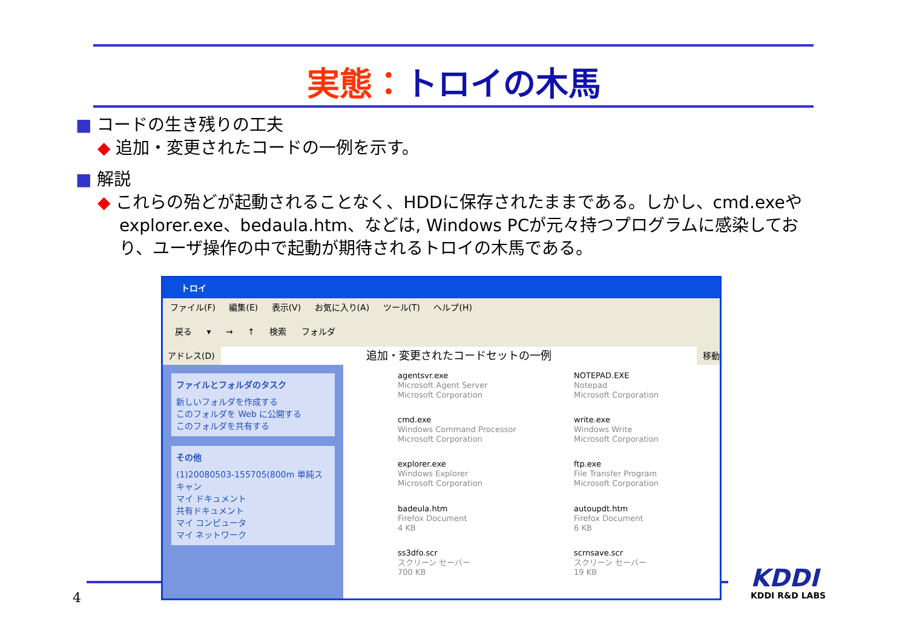実態：トロイの木馬
■ コードの生き残りの工夫
◆ 追加・変更されたコードの一例を示す。
■ 解説
◆ これらの殆どが起動されることなく、HDDに保存されたままである。しかし、cmd.exeやexplorer.exe、bedaula.htm、などは, Windows PCが元々持つプログラムに感染しており、ユーザ操作の中で起動が期待されるトロイの木馬である。
トロイ
ファイル(F) 編集(E) 表示(V) お気に入り(A) ツール(T) ヘルプ(H)
戻る ▾ → ↑ 検索 フォルダ
アドレス(D)
追加・変更されたコードセットの一例
移動
ファイルとフォルダのタスク
新しいフォルダを作成する
このフォルダを Web に公開する
このフォルダを共有する
その他
(1)20080503-155705(800m 単純スキャン
マイ ドキュメント
共有ドキュメント
マイ コンピュータ
マイ ネットワーク
agentsvr.exe
Microsoft Agent Server
Microsoft Corporation
NOTEPAD.EXE
Notepad
Microsoft Corporation
cmd.exe
Windows Command Processor
Microsoft Corporation
write.exe
Windows Write
Microsoft Corporation
explorer.exe
Windows Explorer
Microsoft Corporation
ftp.exe
File Transfer Program
Microsoft Corporation
badeula.htm
Firefox Document
4 KB
autoupdt.htm
Firefox Document
6 KB
ss3dfo.scr
スクリーン セーバー
700 KB
scrnsave.scr
スクリーン セーバー
19 KB
4
KDDI
KDDI R&D LABS